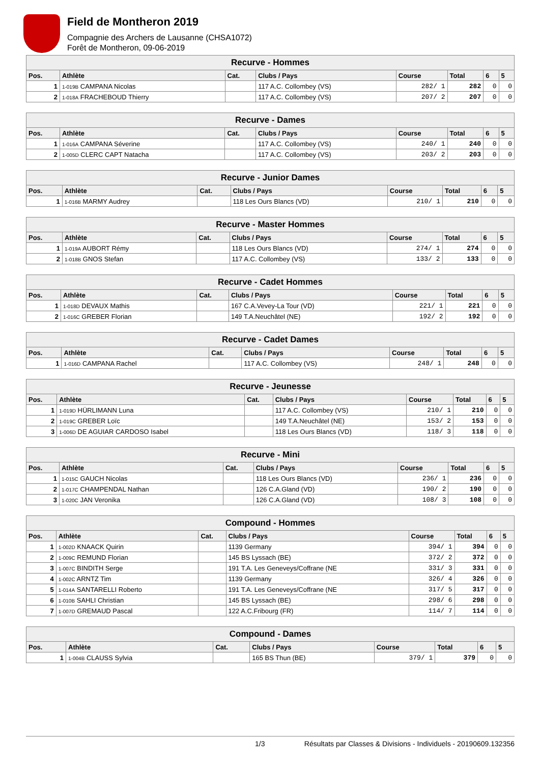Field de Montheron 2019
Compagnie des Archers de Lausanne (CHSA1072)
Forêt de Montheron, 09-06-2019
| Recurve - Hommes | | | | | | | |
| Pos. | Athlète | Cat. | Clubs / Pays | Course | Total | 6 | 5 |
| 1 | 1-019B CAMPANA Nicolas | | 117 A.C. Collombey (VS) | 282/ 1 | 282 | 0 | 0 |
| 2 | 1-018A FRACHEBOUD Thierry | | 117 A.C. Collombey (VS) | 207/ 2 | 207 | 0 | 0 |
| Recurve - Dames | | | | | | | |
| Pos. | Athlète | Cat. | Clubs / Pays | Course | Total | 6 | 5 |
| 1 | 1-016A CAMPANA Séverine | | 117 A.C. Collombey (VS) | 240/ 1 | 240 | 0 | 0 |
| 2 | 1-005D CLERC CAPT Natacha | | 117 A.C. Collombey (VS) | 203/ 2 | 203 | 0 | 0 |
| Recurve - Junior Dames | | | | | | | |
| Pos. | Athlète | Cat. | Clubs / Pays | Course | Total | 6 | 5 |
| 1 | 1-016B MARMY Audrey | | 118 Les Ours Blancs (VD) | 210/ 1 | 210 | 0 | 0 |
| Recurve - Master Hommes | | | | | | | |
| Pos. | Athlète | Cat. | Clubs / Pays | Course | Total | 6 | 5 |
| 1 | 1-019A AUBORT Rémy | | 118 Les Ours Blancs (VD) | 274/ 1 | 274 | 0 | 0 |
| 2 | 1-018B GNOS Stefan | | 117 A.C. Collombey (VS) | 133/ 2 | 133 | 0 | 0 |
| Recurve - Cadet Hommes | | | | | | | |
| Pos. | Athlète | Cat. | Clubs / Pays | Course | Total | 6 | 5 |
| 1 | 1-018D DEVAUX Mathis | | 167 C.A.Vevey-La Tour (VD) | 221/ 1 | 221 | 0 | 0 |
| 2 | 1-016C GREBER Florian | | 149 T.A.Neuchâtel (NE) | 192/ 2 | 192 | 0 | 0 |
| Recurve - Cadet Dames | | | | | | | |
| Pos. | Athlète | Cat. | Clubs / Pays | Course | Total | 6 | 5 |
| 1 | 1-016D CAMPANA Rachel | | 117 A.C. Collombey (VS) | 248/ 1 | 248 | 0 | 0 |
| Recurve - Jeunesse | | | | | | | |
| Pos. | Athlète | Cat. | Clubs / Pays | Course | Total | 6 | 5 |
| 1 | 1-019D HÜRLIMANN Luna | | 117 A.C. Collombey (VS) | 210/ 1 | 210 | 0 | 0 |
| 2 | 1-019C GREBER Loïc | | 149 T.A.Neuchâtel (NE) | 153/ 2 | 153 | 0 | 0 |
| 3 | 1-006D DE AGUIAR CARDOSO Isabel | | 118 Les Ours Blancs (VD) | 118/ 3 | 118 | 0 | 0 |
| Recurve - Mini | | | | | | | |
| Pos. | Athlète | Cat. | Clubs / Pays | Course | Total | 6 | 5 |
| 1 | 1-015C GAUCH Nicolas | | 118 Les Ours Blancs (VD) | 236/ 1 | 236 | 0 | 0 |
| 2 | 1-017C CHAMPENDAL Nathan | | 126 C.A.Gland (VD) | 190/ 2 | 190 | 0 | 0 |
| 3 | 1-020C JAN Veronika | | 126 C.A.Gland (VD) | 108/ 3 | 108 | 0 | 0 |
| Compound - Hommes | | | | | | | |
| Pos. | Athlète | Cat. | Clubs / Pays | Course | Total | 6 | 5 |
| 1 | 1-002D KNAACK Quirin | | 1139 Germany | 394/ 1 | 394 | 0 | 0 |
| 2 | 1-009C REMUND Florian | | 145 BS Lyssach (BE) | 372/ 2 | 372 | 0 | 0 |
| 3 | 1-007C BINDITH Serge | | 191 T.A. Les Geneveys/Coffrane (NE | 331/ 3 | 331 | 0 | 0 |
| 4 | 1-002C ARNTZ Tim | | 1139 Germany | 326/ 4 | 326 | 0 | 0 |
| 5 | 1-014A SANTARELLI Roberto | | 191 T.A. Les Geneveys/Coffrane (NE | 317/ 5 | 317 | 0 | 0 |
| 6 | 1-010B SAHLI Christian | | 145 BS Lyssach (BE) | 298/ 6 | 298 | 0 | 0 |
| 7 | 1-007D GREMAUD Pascal | | 122 A.C.Fribourg (FR) | 114/ 7 | 114 | 0 | 0 |
| Compound - Dames | | | | | | | |
| Pos. | Athlète | Cat. | Clubs / Pays | Course | Total | 6 | 5 |
| 1 | 1-004B CLAUSS Sylvia | | 165 BS Thun (BE) | 379/ 1 | 379 | 0 | 0 |
1/3 Résultats par Classes & Divisions - Individuels - 20190609.132356